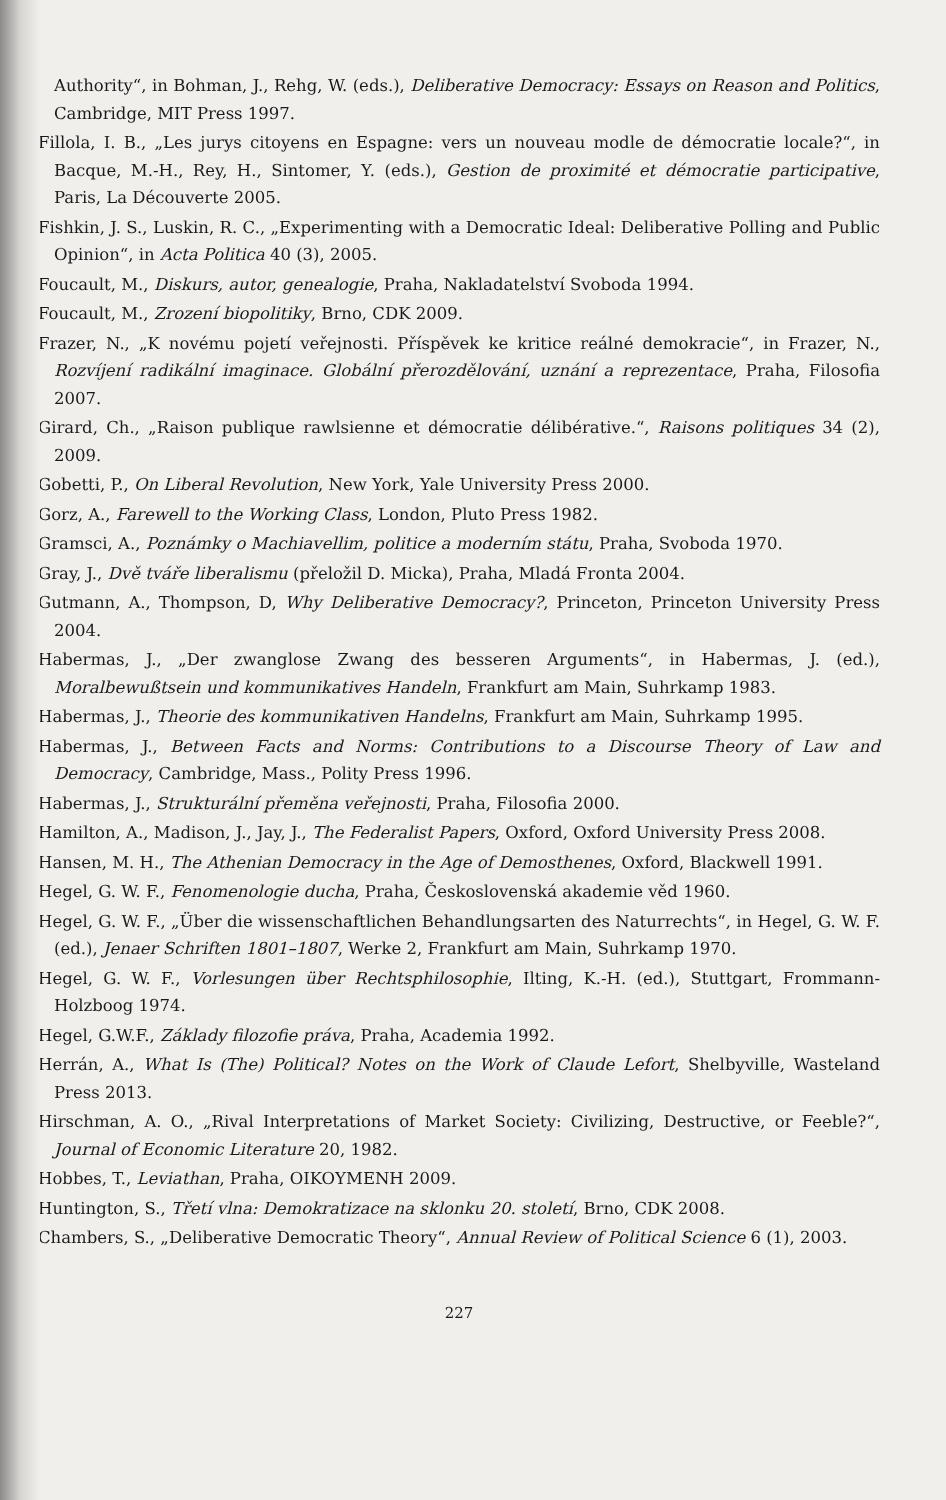Authority“, in Bohman, J., Rehg, W. (eds.), Deliberative Democracy: Essays on Reason and Politics, Cambridge, MIT Press 1997.
Fillola, I. B., „Les jurys citoyens en Espagne: vers un nouveau modle de démocratie locale?“, in Bacque, M.-H., Rey, H., Sintomer, Y. (eds.), Gestion de proximité et démocratie participative, Paris, La Découverte 2005.
Fishkin, J. S., Luskin, R. C., „Experimenting with a Democratic Ideal: Deliberative Polling and Public Opinion“, in Acta Politica 40 (3), 2005.
Foucault, M., Diskurs, autor, genealogie, Praha, Nakladatelství Svoboda 1994.
Foucault, M., Zrození biopolitiky, Brno, CDK 2009.
Frazer, N., „K novému pojetí veřejnosti. Příspěvek ke kritice reálné demokracie“, in Frazer, N., Rozvíjení radikální imaginace. Globální přerozdělování, uznání a reprezentace, Praha, Filosofia 2007.
Girard, Ch., „Raison publique rawlsienne et démocratie délibérative.“, Raisons politiques 34 (2), 2009.
Gobetti, P., On Liberal Revolution, New York, Yale University Press 2000.
Gorz, A., Farewell to the Working Class, London, Pluto Press 1982.
Gramsci, A., Poznámky o Machiavellim, politice a moderním státu, Praha, Svoboda 1970.
Gray, J., Dvě tváře liberalismu (přeložil D. Micka), Praha, Mladá Fronta 2004.
Gutmann, A., Thompson, D, Why Deliberative Democracy?, Princeton, Princeton University Press 2004.
Habermas, J., „Der zwanglose Zwang des besseren Arguments“, in Habermas, J. (ed.), Moralbewußtsein und kommunikatives Handeln, Frankfurt am Main, Suhrkamp 1983.
Habermas, J., Theorie des kommunikativen Handelns, Frankfurt am Main, Suhrkamp 1995.
Habermas, J., Between Facts and Norms: Contributions to a Discourse Theory of Law and Democracy, Cambridge, Mass., Polity Press 1996.
Habermas, J., Strukturální přeměna veřejnosti, Praha, Filosofia 2000.
Hamilton, A., Madison, J., Jay, J., The Federalist Papers, Oxford, Oxford University Press 2008.
Hansen, M. H., The Athenian Democracy in the Age of Demosthenes, Oxford, Blackwell 1991.
Hegel, G. W. F., Fenomenologie ducha, Praha, Československá akademie věd 1960.
Hegel, G. W. F., „Über die wissenschaftlichen Behandlungsarten des Naturrechts“, in Hegel, G. W. F. (ed.), Jenaer Schriften 1801–1807, Werke 2, Frankfurt am Main, Suhrkamp 1970.
Hegel, G. W. F., Vorlesungen über Rechtsphilosophie, Ilting, K.-H. (ed.), Stuttgart, Frommann-Holzboog 1974.
Hegel, G.W.F., Základy filozofie práva, Praha, Academia 1992.
Herrán, A., What Is (The) Political? Notes on the Work of Claude Lefort, Shelbyville, Wasteland Press 2013.
Hirschman, A. O., „Rival Interpretations of Market Society: Civilizing, Destructive, or Feeble?“, Journal of Economic Literature 20, 1982.
Hobbes, T., Leviathan, Praha, OIKOYMENH 2009.
Huntington, S., Třetí vlna: Demokratizace na sklonku 20. století, Brno, CDK 2008.
Chambers, S., „Deliberative Democratic Theory“, Annual Review of Political Science 6 (1), 2003.
227